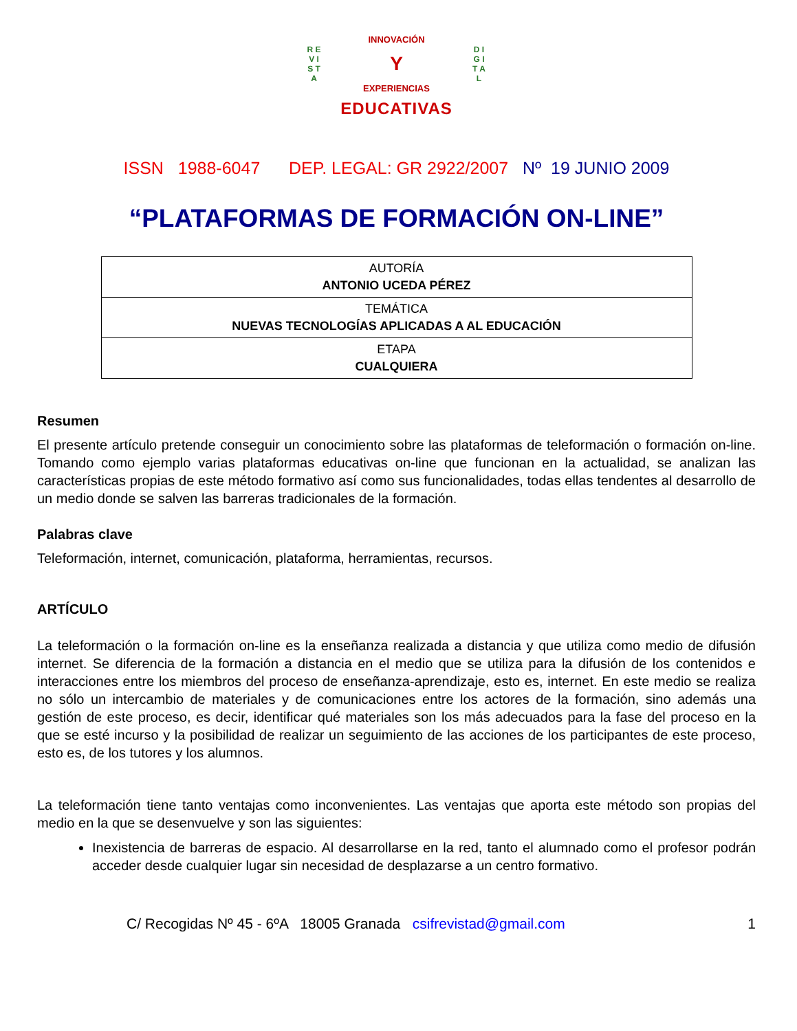R E V I S T A
INNOVACIÓN
Y
EXPERIENCIAS
D I G I T A L
EDUCATIVAS
ISSN 1988-6047 DEP. LEGAL: GR 2922/2007 Nº 19 JUNIO 2009
“PLATAFORMAS DE FORMACIÓN ON-LINE”
| AUTORÍA ANTONIO UCEDA PÉREZ |
| TEMÁTICA NUEVAS TECNOLOGÍAS APLICADAS A AL EDUCACIÓN |
| ETAPA CUALQUIERA |
Resumen
El presente artículo pretende conseguir un conocimiento sobre las plataformas de teleformación o formación on-line. Tomando como ejemplo varias plataformas educativas on-line que funcionan en la actualidad, se analizan las características propias de este método formativo así como sus funcionalidades, todas ellas tendentes al desarrollo de un medio donde se salven las barreras tradicionales de la formación.
Palabras clave
Teleformación, internet, comunicación, plataforma, herramientas, recursos.
ARTÍCULO
La teleformación o la formación on-line es la enseñanza realizada a distancia y que utiliza como medio de difusión internet. Se diferencia de la formación a distancia en el medio que se utiliza para la difusión de los contenidos e interacciones entre los miembros del proceso de enseñanza-aprendizaje, esto es, internet. En este medio se realiza no sólo un intercambio de materiales y de comunicaciones entre los actores de la formación, sino además una gestión de este proceso, es decir, identificar qué materiales son los más adecuados para la fase del proceso en la que se esté incurso y la posibilidad de realizar un seguimiento de las acciones de los participantes de este proceso, esto es, de los tutores y los alumnos.
La teleformación tiene tanto ventajas como inconvenientes. Las ventajas que aporta este método son propias del medio en la que se desenvuelve y son las siguientes:
Inexistencia de barreras de espacio. Al desarrollarse en la red, tanto el alumnado como el profesor podrán acceder desde cualquier lugar sin necesidad de desplazarse a un centro formativo.
C/ Recogidas Nº 45 - 6ºA 18005 Granada csifrevistad@gmail.com 1